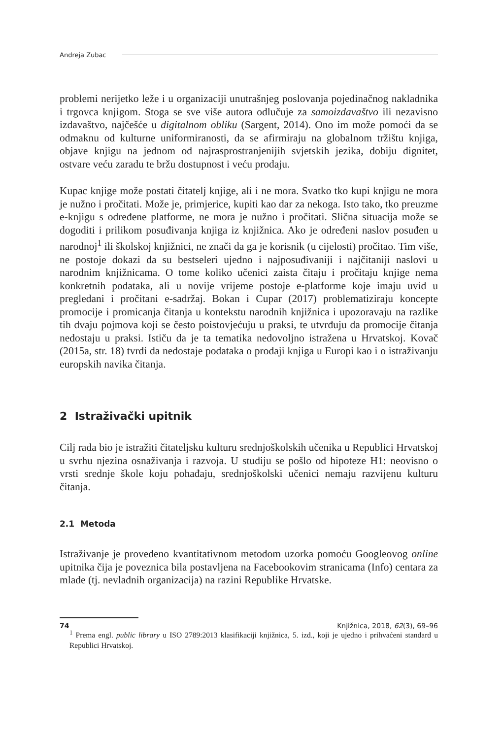Andreja Zubac
problemi nerijetko leže i u organizaciji unutrašnjeg poslovanja pojedinačnog nakladnika i trgovca knjigom. Stoga se sve više autora odlučuje za samoizdavaštvo ili nezavisno izdavaštvo, najčešće u digitalnom obliku (Sargent, 2014). Ono im može pomoći da se odmaknu od kulturne uniformiranosti, da se afirmiraju na globalnom tržištu knjiga, objave knjigu na jednom od najrasprostranjenijih svjetskih jezika, dobiju dignitet, ostvare veću zaradu te bržu dostupnost i veću prodaju.
Kupac knjige može postati čitatelj knjige, ali i ne mora. Svatko tko kupi knjigu ne mora je nužno i pročitati. Može je, primjerice, kupiti kao dar za nekoga. Isto tako, tko preuzme e-knjigu s određene platforme, ne mora je nužno i pročitati. Slična situacija može se dogoditi i prilikom posuđivanja knjiga iz knjižnica. Ako je određeni naslov posuđen u narodnoj<sup>1</sup> ili školskoj knjižnici, ne znači da ga je korisnik (u cijelosti) pročitao. Tim više, ne postoje dokazi da su bestseleri ujedno i najposuđivaniji i najčitaniji naslovi u narodnim knjižnicama. O tome koliko učenici zaista čitaju i pročitaju knjige nema konkretnih podataka, ali u novije vrijeme postoje e-platforme koje imaju uvid u pregledani i pročitani e-sadržaj. Bokan i Cupar (2017) problematiziraju koncepte promocije i promicanja čitanja u kontekstu narodnih knjižnica i upozoravaju na razlike tih dvaju pojmova koji se često poistovjećuju u praksi, te utvrđuju da promocije čitanja nedostaju u praksi. Ističu da je ta tematika nedovoljno istražena u Hrvatskoj. Kovač (2015a, str. 18) tvrdi da nedostaje podataka o prodaji knjiga u Europi kao i o istraživanju europskih navika čitanja.
2 Istraživački upitnik
Cilj rada bio je istražiti čitateljsku kulturu srednjoškolskih učenika u Republici Hrvatskoj u svrhu njezina osnaživanja i razvoja. U studiju se pošlo od hipoteze H1: neovisno o vrsti srednje škole koju pohađaju, srednjoškolski učenici nemaju razvijenu kulturu čitanja.
2.1 Metoda
Istraživanje je provedeno kvantitativnom metodom uzorka pomoću Googleovog online upitnika čija je poveznica bila postavljena na Facebookovim stranicama (Info) centara za mlade (tj. nevladnih organizacija) na razini Republike Hrvatske.
<sup>1</sup> Prema engl. public library u ISO 2789:2013 klasifikaciji knjižnica, 5. izd., koji je ujedno i prihvaćeni standard u Republici Hrvatskoj.
74 Knjižnica, 2018, 62(3), 69–96